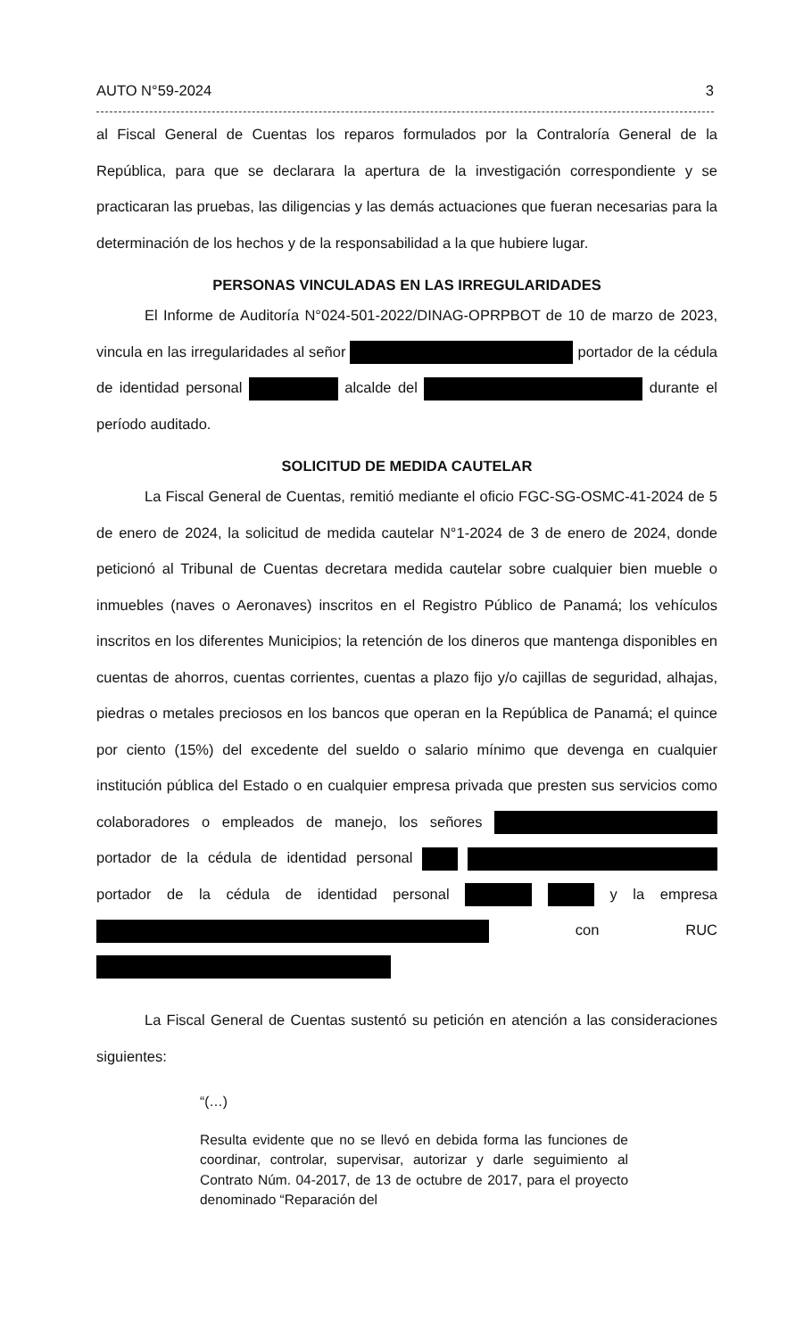AUTO N°59-2024 3
al Fiscal General de Cuentas los reparos formulados por la Contraloría General de la República, para que se declarara la apertura de la investigación correspondiente y se practicaran las pruebas, las diligencias y las demás actuaciones que fueran necesarias para la determinación de los hechos y de la responsabilidad a la que hubiere lugar.
PERSONAS VINCULADAS EN LAS IRREGULARIDADES
El Informe de Auditoría N°024-501-2022/DINAG-OPRPBOT de 10 de marzo de 2023, vincula en las irregularidades al señor portador de la cédula de identidad personal alcalde del durante el período auditado.
SOLICITUD DE MEDIDA CAUTELAR
La Fiscal General de Cuentas, remitió mediante el oficio FGC-SG-OSMC-41-2024 de 5 de enero de 2024, la solicitud de medida cautelar N°1-2024 de 3 de enero de 2024, donde peticionó al Tribunal de Cuentas decretara medida cautelar sobre cualquier bien mueble o inmuebles (naves o Aeronaves) inscritos en el Registro Público de Panamá; los vehículos inscritos en los diferentes Municipios; la retención de los dineros que mantenga disponibles en cuentas de ahorros, cuentas corrientes, cuentas a plazo fijo y/o cajillas de seguridad, alhajas, piedras o metales preciosos en los bancos que operan en la República de Panamá; el quince por ciento (15%) del excedente del sueldo o salario mínimo que devenga en cualquier institución pública del Estado o en cualquier empresa privada que presten sus servicios como colaboradores o empleados de manejo, los señores portador de la cédula de identidad personal portador de la cédula de identidad personal y la empresa con RUC
La Fiscal General de Cuentas sustentó su petición en atención a las consideraciones siguientes:
“(…)
Resulta evidente que no se llevó en debida forma las funciones de coordinar, controlar, supervisar, autorizar y darle seguimiento al Contrato Núm. 04-2017, de 13 de octubre de 2017, para el proyecto denominado “Reparación del